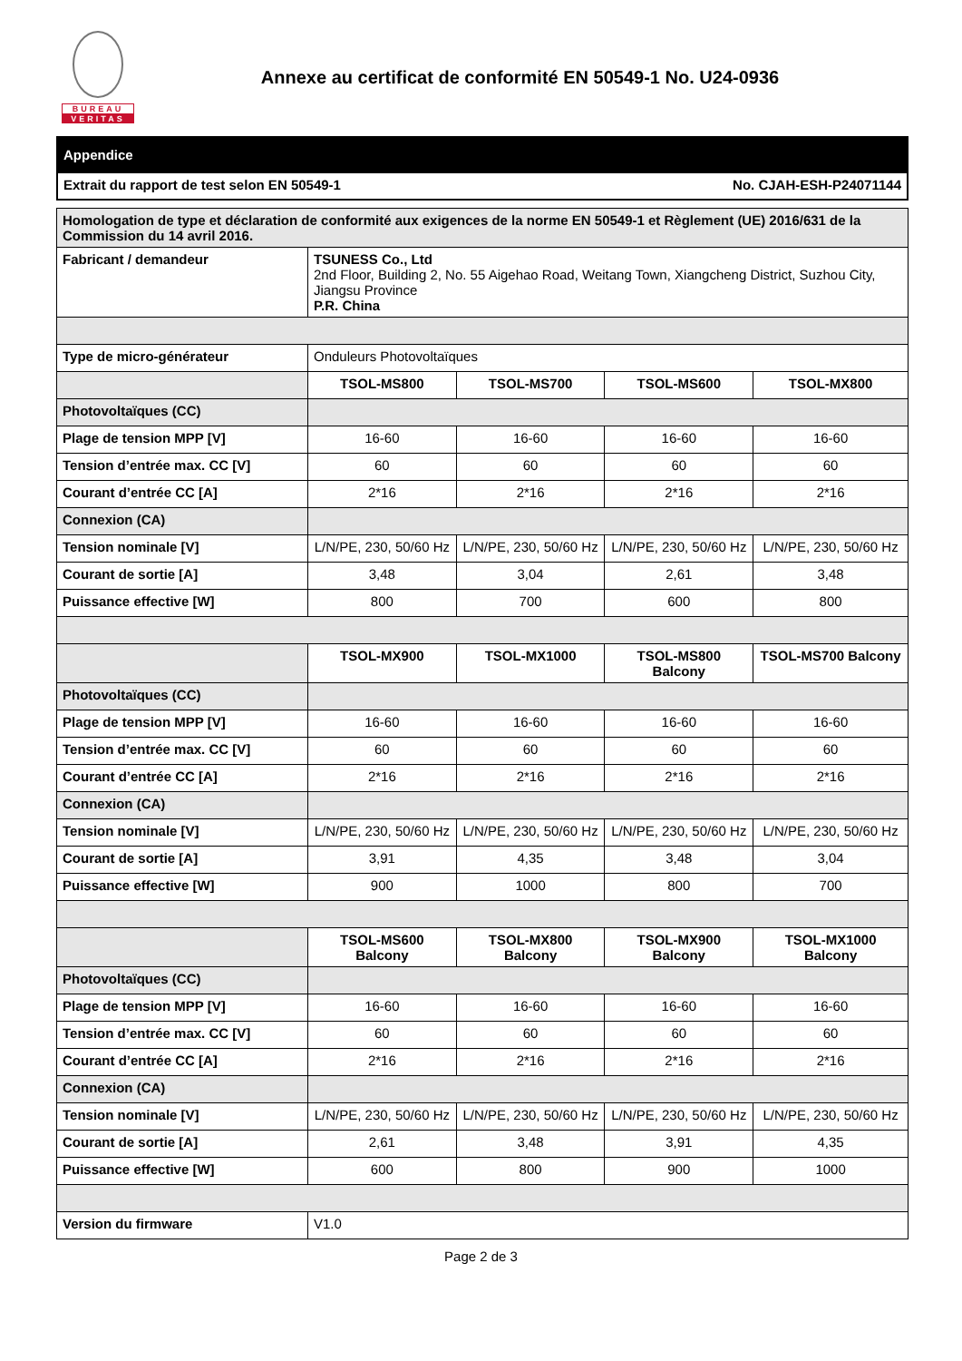BUREAU
VERITAS
Annexe au certificat de conformité EN 50549-1 No. U24-0936
| Appendice | |
| Extrait du rapport de test selon EN 50549-1 | No. CJAH-ESH-P24071144 |
| Homologation de type et déclaration de conformité aux exigences de la norme EN 50549-1 et Règlement (UE) 2016/631 de la Commission du 14 avril 2016. | | | | |
| Fabricant / demandeur | TSUNESS Co., Ltd 2nd Floor, Building 2, No. 55 Aigehao Road, Weitang Town, Xiangcheng District, Suzhou City, Jiangsu Province P.R. China | | | |
| Type de micro-générateur | Onduleurs Photovoltaïques | | | |
| | TSOL-MS800 | TSOL-MS700 | TSOL-MS600 | TSOL-MX800 |
| Photovoltaïques (CC) | | | | |
| Plage de tension MPP [V] | 16-60 | 16-60 | 16-60 | 16-60 |
| Tension d’entrée max. CC [V] | 60 | 60 | 60 | 60 |
| Courant d’entrée CC [A] | 2*16 | 2*16 | 2*16 | 2*16 |
| Connexion (CA) | | | | |
| Tension nominale [V] | L/N/PE, 230, 50/60 Hz | L/N/PE, 230, 50/60 Hz | L/N/PE, 230, 50/60 Hz | L/N/PE, 230, 50/60 Hz |
| Courant de sortie [A] | 3,48 | 3,04 | 2,61 | 3,48 |
| Puissance effective [W] | 800 | 700 | 600 | 800 |
| | TSOL-MX900 | TSOL-MX1000 | TSOL-MS800 Balcony | TSOL-MS700 Balcony |
| Photovoltaïques (CC) | | | | |
| Plage de tension MPP [V] | 16-60 | 16-60 | 16-60 | 16-60 |
| Tension d’entrée max. CC [V] | 60 | 60 | 60 | 60 |
| Courant d’entrée CC [A] | 2*16 | 2*16 | 2*16 | 2*16 |
| Connexion (CA) | | | | |
| Tension nominale [V] | L/N/PE, 230, 50/60 Hz | L/N/PE, 230, 50/60 Hz | L/N/PE, 230, 50/60 Hz | L/N/PE, 230, 50/60 Hz |
| Courant de sortie [A] | 3,91 | 4,35 | 3,48 | 3,04 |
| Puissance effective [W] | 900 | 1000 | 800 | 700 |
| | TSOL-MS600 Balcony | TSOL-MX800 Balcony | TSOL-MX900 Balcony | TSOL-MX1000 Balcony |
| Photovoltaïques (CC) | | | | |
| Plage de tension MPP [V] | 16-60 | 16-60 | 16-60 | 16-60 |
| Tension d’entrée max. CC [V] | 60 | 60 | 60 | 60 |
| Courant d’entrée CC [A] | 2*16 | 2*16 | 2*16 | 2*16 |
| Connexion (CA) | | | | |
| Tension nominale [V] | L/N/PE, 230, 50/60 Hz | L/N/PE, 230, 50/60 Hz | L/N/PE, 230, 50/60 Hz | L/N/PE, 230, 50/60 Hz |
| Courant de sortie [A] | 2,61 | 3,48 | 3,91 | 4,35 |
| Puissance effective [W] | 600 | 800 | 900 | 1000 |
| Version du firmware | V1.0 | | | |
Page 2 de 3